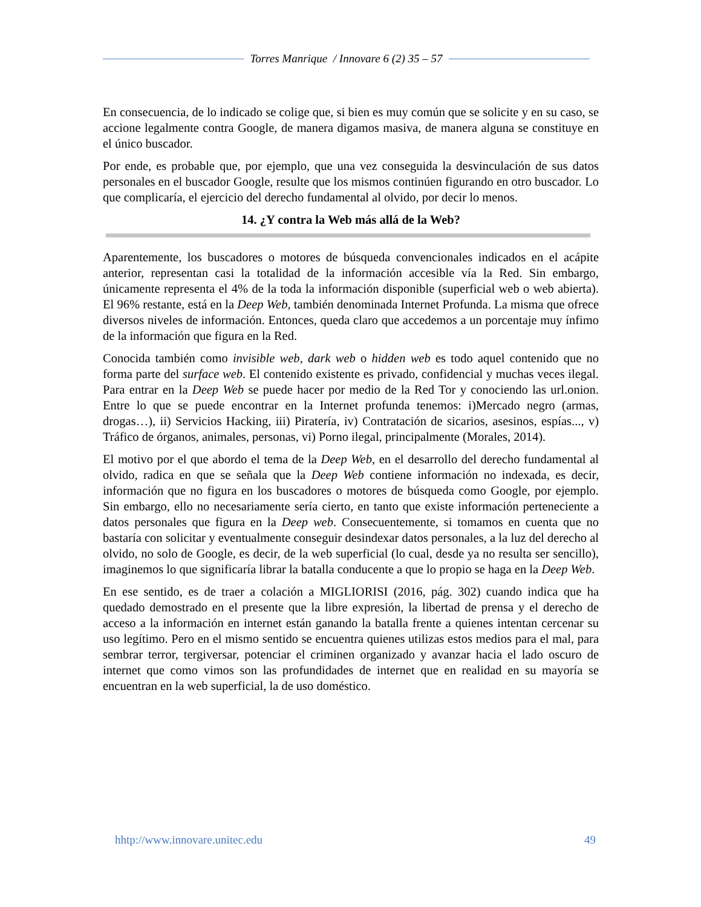Torres Manrique / Innovare 6 (2) 35 – 57
En consecuencia, de lo indicado se colige que, si bien es muy común que se solicite y en su caso, se accione legalmente contra Google, de manera digamos masiva, de manera alguna se constituye en el único buscador.
Por ende, es probable que, por ejemplo, que una vez conseguida la desvinculación de sus datos personales en el buscador Google, resulte que los mismos continúen figurando en otro buscador. Lo que complicaría, el ejercicio del derecho fundamental al olvido, por decir lo menos.
14. ¿Y contra la Web más allá de la Web?
Aparentemente, los buscadores o motores de búsqueda convencionales indicados en el acápite anterior, representan casi la totalidad de la información accesible vía la Red. Sin embargo, únicamente representa el 4% de la toda la información disponible (superficial web o web abierta). El 96% restante, está en la Deep Web, también denominada Internet Profunda. La misma que ofrece diversos niveles de información. Entonces, queda claro que accedemos a un porcentaje muy ínfimo de la información que figura en la Red.
Conocida también como invisible web, dark web o hidden web es todo aquel contenido que no forma parte del surface web. El contenido existente es privado, confidencial y muchas veces ilegal. Para entrar en la Deep Web se puede hacer por medio de la Red Tor y conociendo las url.onion. Entre lo que se puede encontrar en la Internet profunda tenemos: i)Mercado negro (armas, drogas…), ii) Servicios Hacking, iii) Piratería, iv) Contratación de sicarios, asesinos, espías..., v) Tráfico de órganos, animales, personas, vi) Porno ilegal, principalmente (Morales, 2014).
El motivo por el que abordo el tema de la Deep Web, en el desarrollo del derecho fundamental al olvido, radica en que se señala que la Deep Web contiene información no indexada, es decir, información que no figura en los buscadores o motores de búsqueda como Google, por ejemplo. Sin embargo, ello no necesariamente sería cierto, en tanto que existe información perteneciente a datos personales que figura en la Deep web. Consecuentemente, si tomamos en cuenta que no bastaría con solicitar y eventualmente conseguir desindexar datos personales, a la luz del derecho al olvido, no solo de Google, es decir, de la web superficial (lo cual, desde ya no resulta ser sencillo), imaginemos lo que significaría librar la batalla conducente a que lo propio se haga en la Deep Web.
En ese sentido, es de traer a colación a MIGLIORISI (2016, pág. 302) cuando indica que ha quedado demostrado en el presente que la libre expresión, la libertad de prensa y el derecho de acceso a la información en internet están ganando la batalla frente a quienes intentan cercenar su uso legítimo. Pero en el mismo sentido se encuentra quienes utilizas estos medios para el mal, para sembrar terror, tergiversar, potenciar el criminen organizado y avanzar hacia el lado oscuro de internet que como vimos son las profundidades de internet que en realidad en su mayoría se encuentran en la web superficial, la de uso doméstico.
hhtp://www.innovare.unitec.edu 49